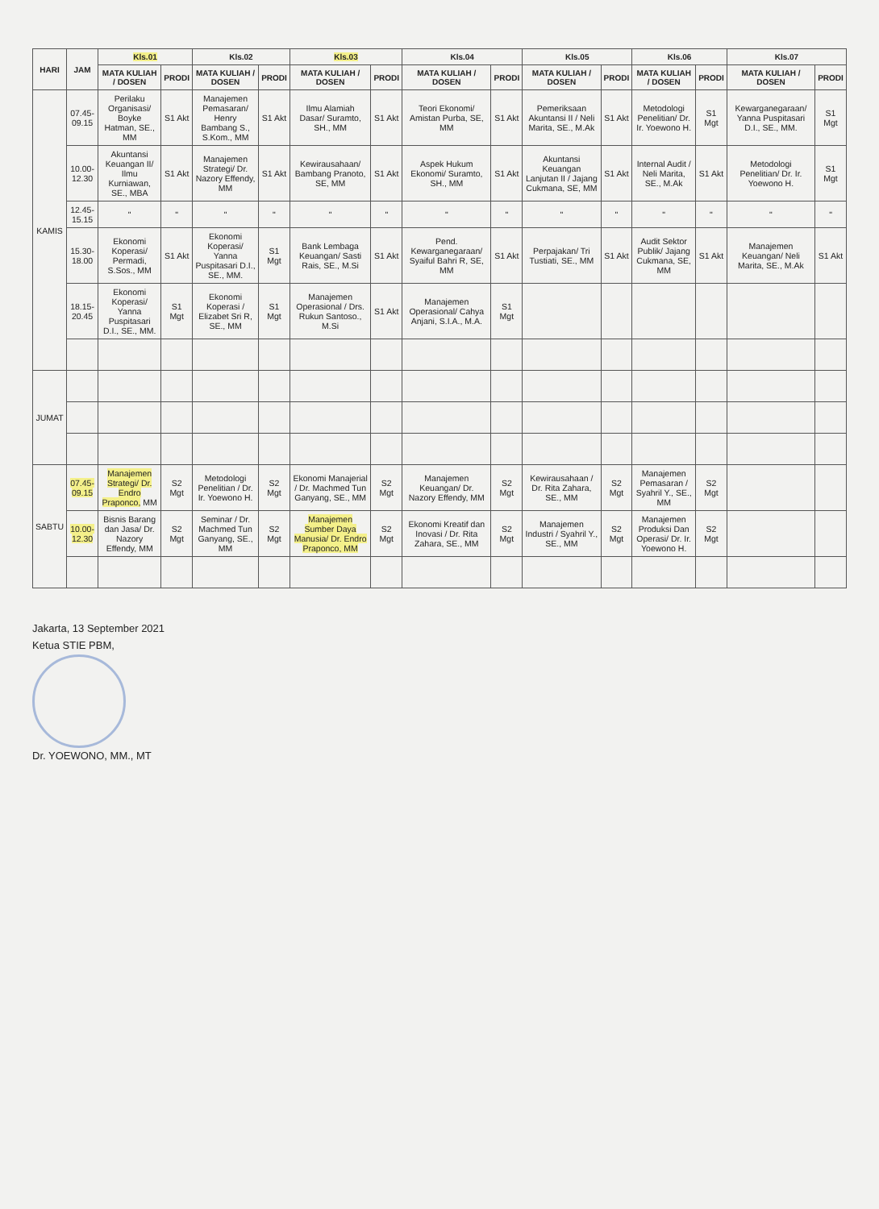| HARI | JAM | Kls.01 | | Kls.02 | | Kls.03 | | Kls.04 | | Kls.05 | | Kls.06 | | Kls.07 | |
| --- | --- | --- | --- | --- | --- | --- | --- | --- | --- | --- | --- | --- | --- | --- | --- |
| | | MATA KULIAH / DOSEN | PRODI | MATA KULIAH / DOSEN | PRODI | MATA KULIAH / DOSEN | PRODI | MATA KULIAH / DOSEN | PRODI | MATA KULIAH / DOSEN | PRODI | MATA KULIAH / DOSEN | PRODI | MATA KULIAH / DOSEN | PRODI |
| KAMIS | 07.45-09.15 | Perilaku Organisasi/ Boyke Hatman, SE., MM | S1 Akt | Manajemen Pemasaran/ Henry Bambang S., S.Kom., MM | S1 Akt | Ilmu Alamiah Dasar/ Suramto, SH., MM | S1 Akt | Teori Ekonomi/ Amistan Purba, SE, MM | S1 Akt | Pemeriksaan Akuntansi II / Neli Marita, SE., M.Ak | S1 Akt | Metodologi Penelitian/ Dr. Ir. Yoewono H. | S1 Mgt | Kewarganegaraan/ Yanna Puspitasari D.I., SE., MM. | S1 Mgt |
| | 10.00-12.30 | Akuntansi Keuangan II/ Ilmu Kurniawan, SE., MBA | S1 Akt | Manajemen Strategi/ Dr. Nazory Effendy, MM | S1 Akt | Kewirausahaan/ Bambang Pranoto, SE, MM | S1 Akt | Aspek Hukum Ekonomi/ Suramto, SH., MM | S1 Akt | Akuntansi Keuangan Lanjutan II / Jajang Cukmana, SE, MM | S1 Akt | Internal Audit / Neli Marita, SE., M.Ak | S1 Akt | Metodologi Penelitian/ Dr. Ir. Yoewono H. | S1 Mgt |
| | 12.45-15.15 | " | " | " | " | " | " | " | " | " | " | " | " | " | " |
| | 15.30-18.00 | Ekonomi Koperasi/ Permadi, S.Sos., MM | S1 Akt | Ekonomi Koperasi/ Yanna Puspitasari D.I., SE., MM. | S1 Mgt | Bank Lembaga Keuangan/ Sasti Rais, SE., M.Si | S1 Akt | Pend. Kewarganegaraan/ Syaiful Bahri R, SE, MM | S1 Akt | Perpajakan/ Tri Tustiati, SE., MM | S1 Akt | Audit Sektor Publik/ Jajang Cukmana, SE, MM | S1 Akt | Manajemen Keuangan/ Neli Marita, SE., M.Ak | S1 Akt |
| | 18.15-20.45 | Ekonomi Koperasi/ Yanna Puspitasari D.I., SE., MM. | S1 Mgt | Ekonomi Koperasi / Elizabet Sri R, SE., MM | S1 Mgt | Manajemen Operasional / Drs. Rukun Santoso., M.Si | S1 Akt | Manajemen Operasional/ Cahya Anjani, S.I.A., M.A. | S1 Mgt | | | | | | |
| JUMAT | | | | | | | | | | | | | | | |
| SABTU | 07.45-09.15 | Manajemen Strategi/ Dr. Endro Praponco, MM | S2 Mgt | Metodologi Penelitian / Dr. Ir. Yoewono H. | S2 Mgt | Ekonomi Manajerial / Dr. Machmed Tun Ganyang, SE., MM | S2 Mgt | Manajemen Keuangan/ Dr. Nazory Effendy, MM | S2 Mgt | Kewirausahaan / Dr. Rita Zahara, SE., MM | S2 Mgt | Manajemen Pemasaran / Syahril Y., SE., MM | S2 Mgt | | |
| | 10.00-12.30 | Bisnis Barang dan Jasa/ Dr. Nazory Effendy, MM | S2 Mgt | Seminar / Dr. Machmed Tun Ganyang, SE., MM | S2 Mgt | Manajemen Sumber Daya Manusia/ Dr. Endro Praponco, MM | S2 Mgt | Ekonomi Kreatif dan Inovasi / Dr. Rita Zahara, SE., MM | S2 Mgt | Manajemen Industri / Syahril Y., SE., MM | S2 Mgt | Manajemen Produksi Dan Operasi/ Dr. Ir. Yoewono H. | S2 Mgt | | |
Jakarta, 13 September 2021
Ketua STIE PBM,
Dr. YOEWONO, MM., MT